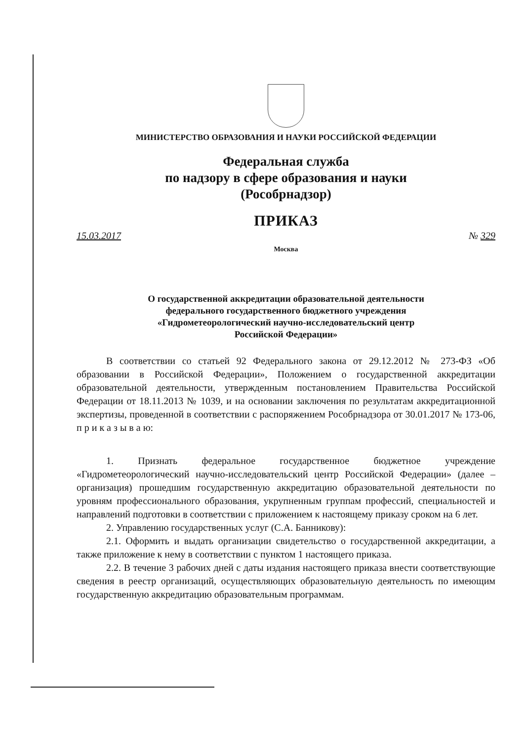МИНИСТЕРСТВО ОБРАЗОВАНИЯ И НАУКИ РОССИЙСКОЙ ФЕДЕРАЦИИ
Федеральная служба
по надзору в сфере образования и науки
(Рособрнадзор)
ПРИКАЗ
15.03.2017 № 329
Москва
О государственной аккредитации образовательной деятельности
федерального государственного бюджетного учреждения
«Гидрометеорологический научно-исследовательский центр
Российской Федерации»
В соответствии со статьей 92 Федерального закона от 29.12.2012 № 273-ФЗ «Об образовании в Российской Федерации», Положением о государственной аккредитации образовательной деятельности, утвержденным постановлением Правительства Российской Федерации от 18.11.2013 № 1039, и на основании заключения по результатам аккредитационной экспертизы, проведенной в соответствии с распоряжением Рособрнадзора от 30.01.2017 № 173-06, п р и к а з ы в а ю:
1. Признать федеральное государственное бюджетное учреждение «Гидрометеорологический научно-исследовательский центр Российской Федерации» (далее – организация) прошедшим государственную аккредитацию образовательной деятельности по уровням профессионального образования, укрупненным группам профессий, специальностей и направлений подготовки в соответствии с приложением к настоящему приказу сроком на 6 лет.
2. Управлению государственных услуг (С.А. Банникову):
2.1. Оформить и выдать организации свидетельство о государственной аккредитации, а также приложение к нему в соответствии с пунктом 1 настоящего приказа.
2.2. В течение 3 рабочих дней с даты издания настоящего приказа внести соответствующие сведения в реестр организаций, осуществляющих образовательную деятельность по имеющим государственную аккредитацию образовательным программам.